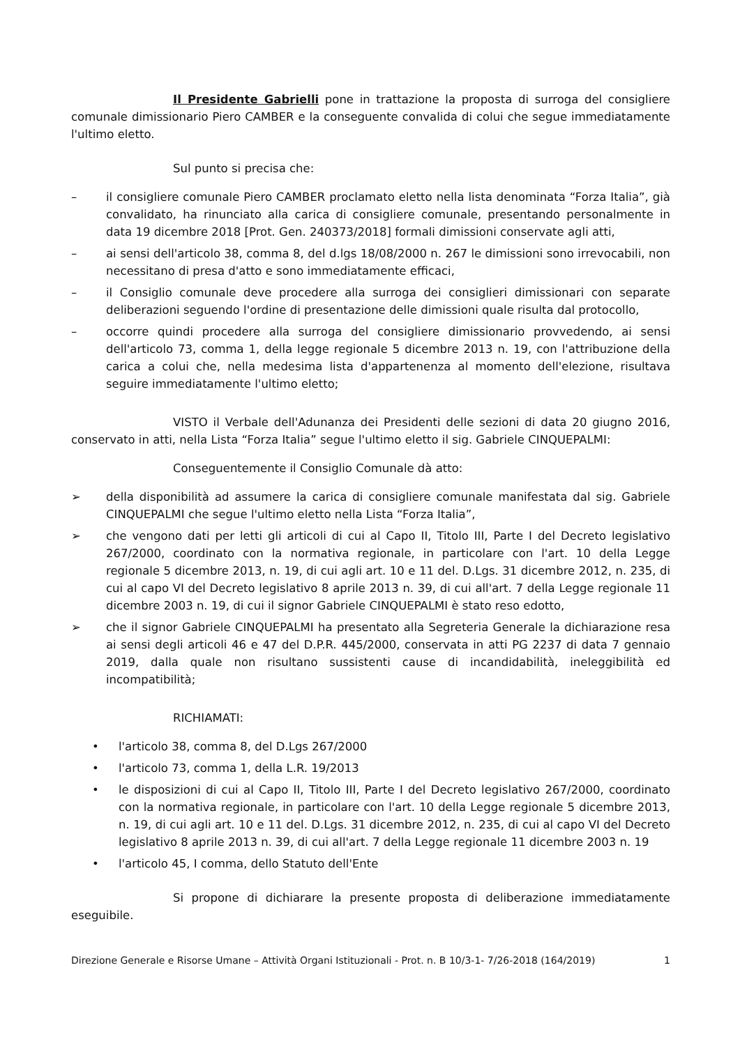Il Presidente Gabrielli pone in trattazione la proposta di surroga del consigliere comunale dimissionario Piero CAMBER e la conseguente convalida di colui che segue immediatamente l'ultimo eletto.
Sul punto si precisa che:
– il consigliere comunale Piero CAMBER proclamato eletto nella lista denominata “Forza Italia”, già convalidato, ha rinunciato alla carica di consigliere comunale, presentando personalmente in data 19 dicembre 2018 [Prot. Gen. 240373/2018] formali dimissioni conservate agli atti,
– ai sensi dell'articolo 38, comma 8, del d.lgs 18/08/2000 n. 267 le dimissioni sono irrevocabili, non necessitano di presa d'atto e sono immediatamente efficaci,
– il Consiglio comunale deve procedere alla surroga dei consiglieri dimissionari con separate deliberazioni seguendo l'ordine di presentazione delle dimissioni quale risulta dal protocollo,
– occorre quindi procedere alla surroga del consigliere dimissionario provvedendo, ai sensi dell'articolo 73, comma 1, della legge regionale 5 dicembre 2013 n. 19, con l'attribuzione della carica a colui che, nella medesima lista d'appartenenza al momento dell'elezione, risultava seguire immediatamente l'ultimo eletto;
VISTO il Verbale dell'Adunanza dei Presidenti delle sezioni di data 20 giugno 2016, conservato in atti, nella Lista “Forza Italia” segue l'ultimo eletto il sig. Gabriele CINQUEPALMI:
Conseguentemente il Consiglio Comunale dà atto:
➢ della disponibilità ad assumere la carica di consigliere comunale manifestata dal sig. Gabriele CINQUEPALMI che segue l'ultimo eletto nella Lista “Forza Italia”,
➢ che vengono dati per letti gli articoli di cui al Capo II, Titolo III, Parte I del Decreto legislativo 267/2000, coordinato con la normativa regionale, in particolare con l'art. 10 della Legge regionale 5 dicembre 2013, n. 19, di cui agli art. 10 e 11 del. D.Lgs. 31 dicembre 2012, n. 235, di cui al capo VI del Decreto legislativo 8 aprile 2013 n. 39, di cui all'art. 7 della Legge regionale 11 dicembre 2003 n. 19, di cui il signor Gabriele CINQUEPALMI è stato reso edotto,
➢ che il signor Gabriele CINQUEPALMI ha presentato alla Segreteria Generale la dichiarazione resa ai sensi degli articoli 46 e 47 del D.P.R. 445/2000, conservata in atti PG 2237 di data 7 gennaio 2019, dalla quale non risultano sussistenti cause di incandidabilità, ineleggibilità ed incompatibilità;
RICHIAMATI:
• l'articolo 38, comma 8, del D.Lgs 267/2000
• l'articolo 73, comma 1, della L.R. 19/2013
• le disposizioni di cui al Capo II, Titolo III, Parte I del Decreto legislativo 267/2000, coordinato con la normativa regionale, in particolare con l'art. 10 della Legge regionale 5 dicembre 2013, n. 19, di cui agli art. 10 e 11 del. D.Lgs. 31 dicembre 2012, n. 235, di cui al capo VI del Decreto legislativo 8 aprile 2013 n. 39, di cui all'art. 7 della Legge regionale 11 dicembre 2003 n. 19
• l'articolo 45, I comma, dello Statuto dell'Ente
Si propone di dichiarare la presente proposta di deliberazione immediatamente eseguibile.
Direzione Generale e Risorse Umane – Attività Organi Istituzionali - Prot. n. B 10/3-1- 7/26-2018 (164/2019) 1